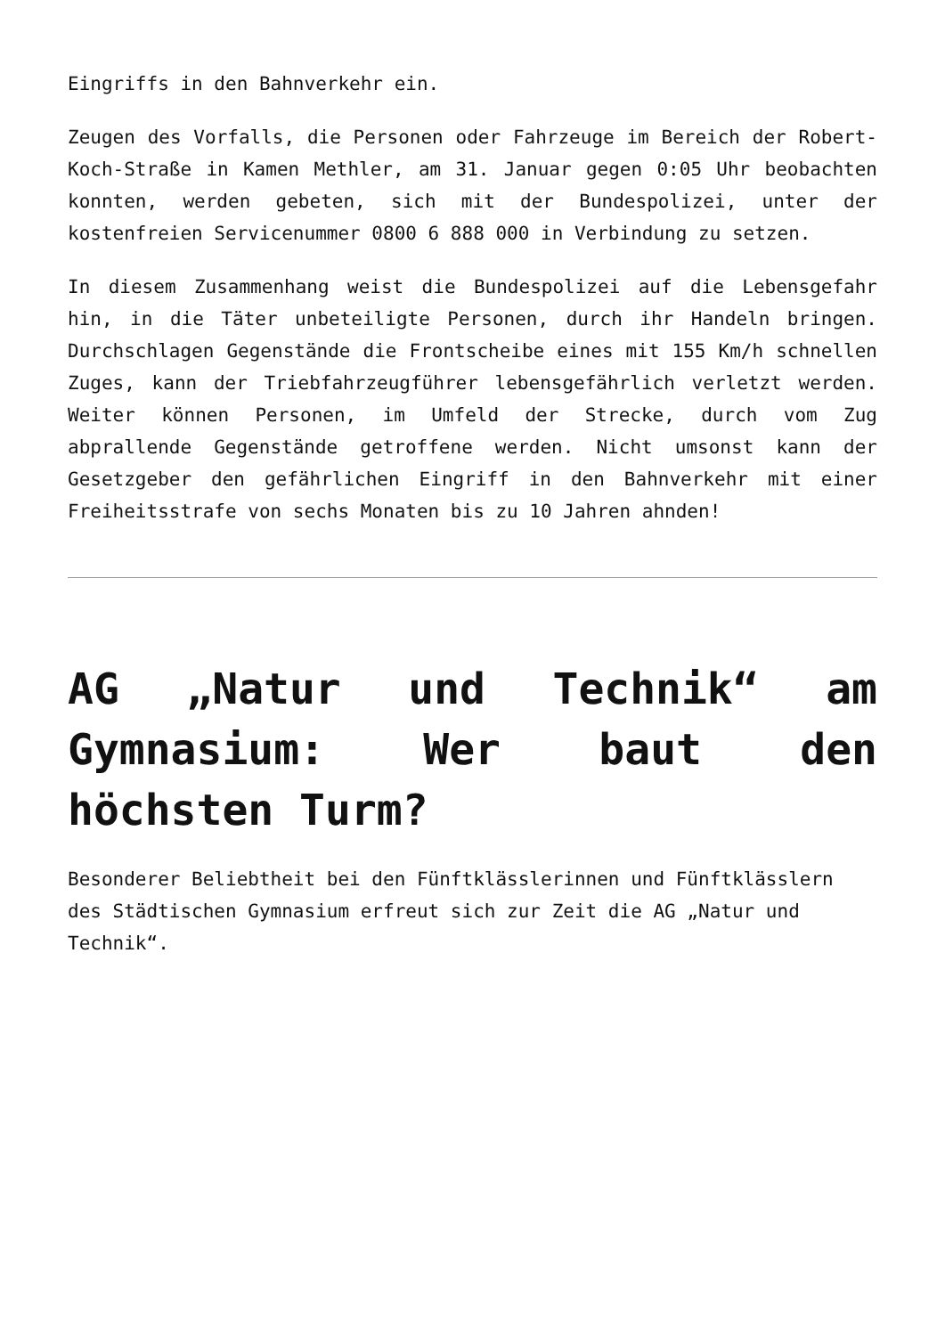Eingriffs in den Bahnverkehr ein.
Zeugen des Vorfalls, die Personen oder Fahrzeuge im Bereich der Robert-Koch-Straße in Kamen Methler, am 31. Januar gegen 0:05 Uhr beobachten konnten, werden gebeten, sich mit der Bundespolizei, unter der kostenfreien Servicenummer 0800 6 888 000 in Verbindung zu setzen.
In diesem Zusammenhang weist die Bundespolizei auf die Lebensgefahr hin, in die Täter unbeteiligte Personen, durch ihr Handeln bringen. Durchschlagen Gegenstände die Frontscheibe eines mit 155 Km/h schnellen Zuges, kann der Triebfahrzeugführer lebensgefährlich verletzt werden. Weiter können Personen, im Umfeld der Strecke, durch vom Zug abprallende Gegenstände getroffene werden. Nicht umsonst kann der Gesetzgeber den gefährlichen Eingriff in den Bahnverkehr mit einer Freiheitsstrafe von sechs Monaten bis zu 10 Jahren ahnden!
AG „Natur und Technik“ am Gymnasium: Wer baut den höchsten Turm?
Besonderer Beliebtheit bei den Fünftklässlerinnen und Fünftklässlern des Städtischen Gymnasium erfreut sich zur Zeit die AG „Natur und Technik“.